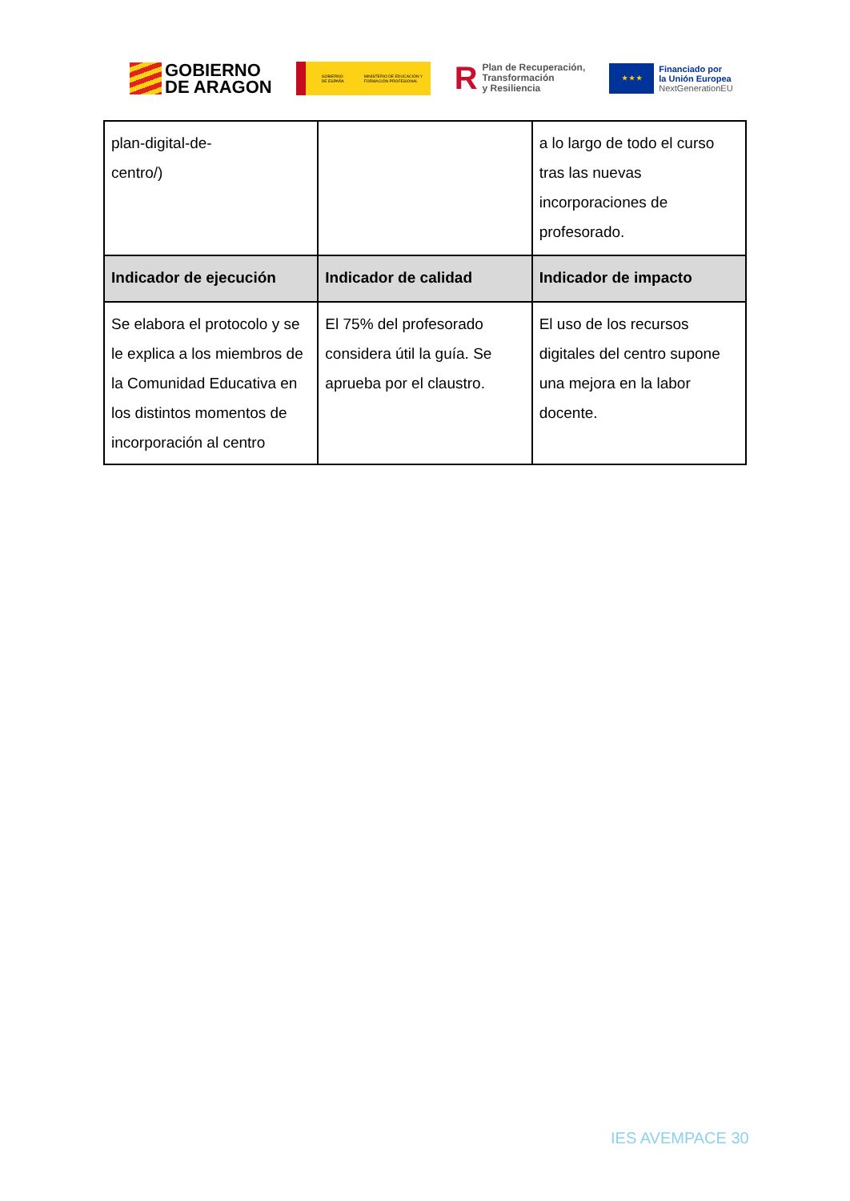GOBIERNO
DE ARAGON
GOBIERNO DE ESPAÑA MINISTERIO DE EDUCACIÓN Y FORMACIÓN PROFESIONAL
R Plan de Recuperación,
Transformación
y Resiliencia
★ ★ ★
Financiado por
la Unión Europea
NextGenerationEU
| plan-digital-de- centro/) | | a lo largo de todo el curso tras las nuevas incorporaciones de profesorado. |
| Indicador de ejecución | Indicador de calidad | Indicador de impacto |
| Se elabora el protocolo y se le explica a los miembros de la Comunidad Educativa en los distintos momentos de incorporación al centro | El 75% del profesorado considera útil la guía. Se aprueba por el claustro. | El uso de los recursos digitales del centro supone una mejora en la labor docente. |
IES AVEMPACE 30